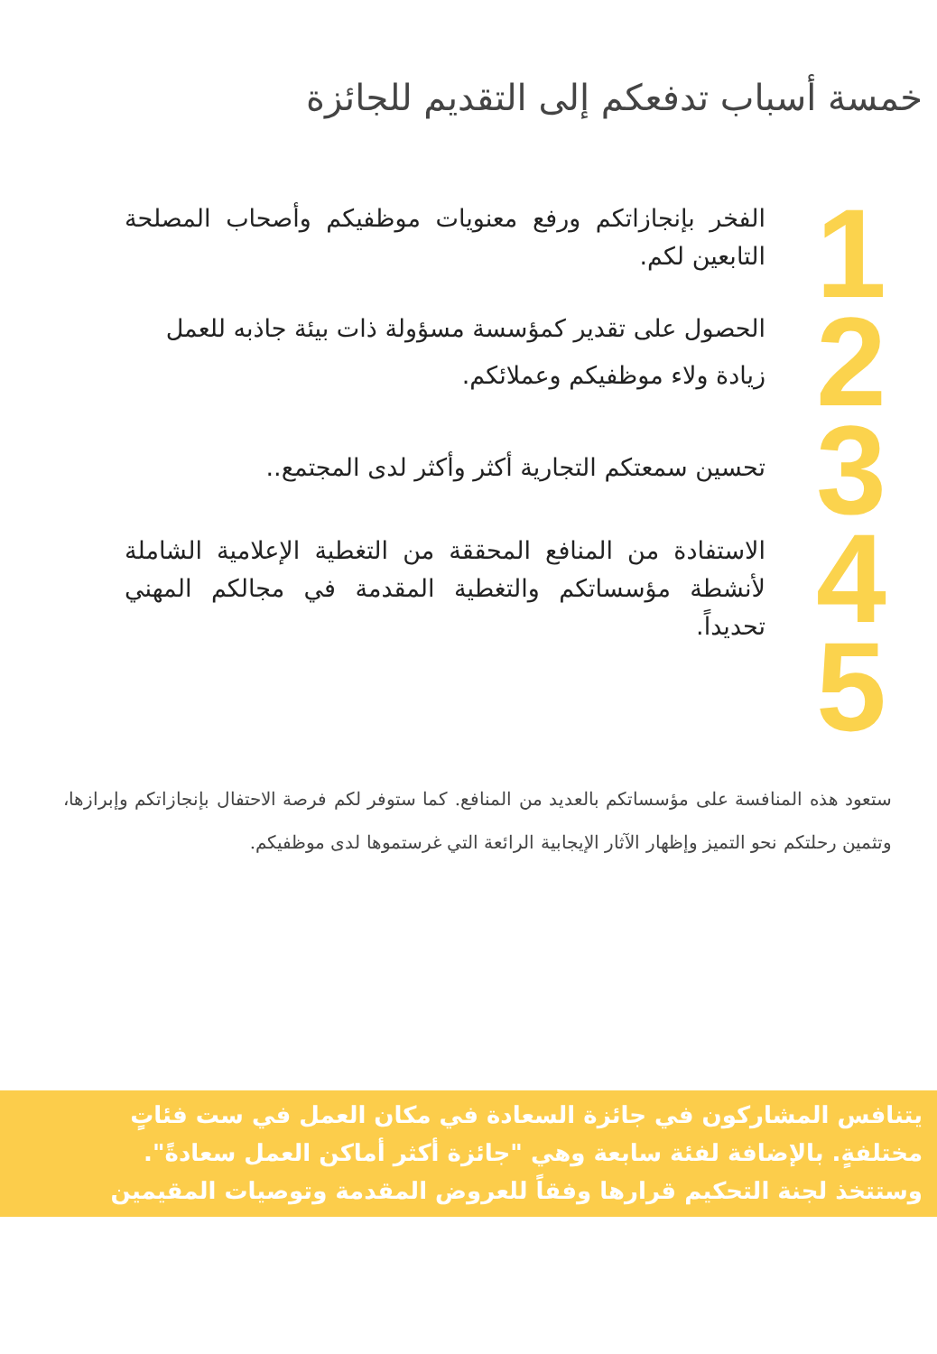خمسة أسباب تدفعكم إلى التقديم للجائزة
1
2
3
4
5
الفخر بإنجازاتكم ورفع معنويات موظفيكم وأصحاب المصلحة التابعين لكم.
الحصول على تقدير كمؤسسة مسؤولة ذات بيئة جاذبه للعمل
زيادة ولاء موظفيكم وعملائكم.
تحسين سمعتكم التجارية أكثر وأكثر لدى المجتمع..
الاستفادة من المنافع المحققة من التغطية الإعلامية الشاملة لأنشطة مؤسساتكم والتغطية المقدمة في مجالكم المهني تحديداً.
ستعود هذه المنافسة على مؤسساتكم بالعديد من المنافع. كما ستوفر لكم فرصة الاحتفال بإنجازاتكم وإبرازها، وتثمين رحلتكم نحو التميز وإظهار الآثار الإيجابية الرائعة التي غرستموها لدى موظفيكم.
يتنافس المشاركون في جائزة السعادة في مكان العمل في ست فئاتٍ مختلفةٍ. بالإضافة لفئة سابعة وهي "جائزة أكثر أماكن العمل سعادةً". وستتخذ لجنة التحكيم قرارها وفقاً للعروض المقدمة وتوصيات المقيمين